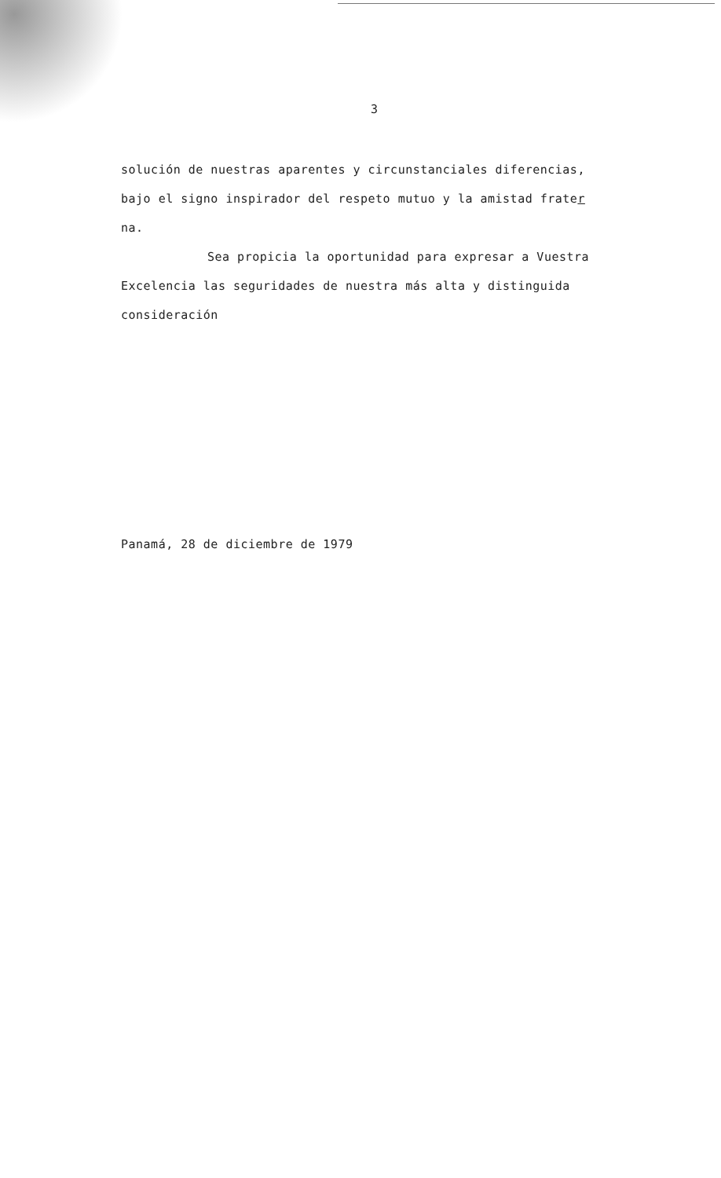3
solución de nuestras aparentes y circunstanciales diferencias,
bajo el signo inspirador del respeto mutuo y la amistad frater
na.
Sea propicia la oportunidad para expresar a Vuestra
Excelencia las seguridades de nuestra más alta y distinguida
consideración
Panamá, 28 de diciembre de 1979